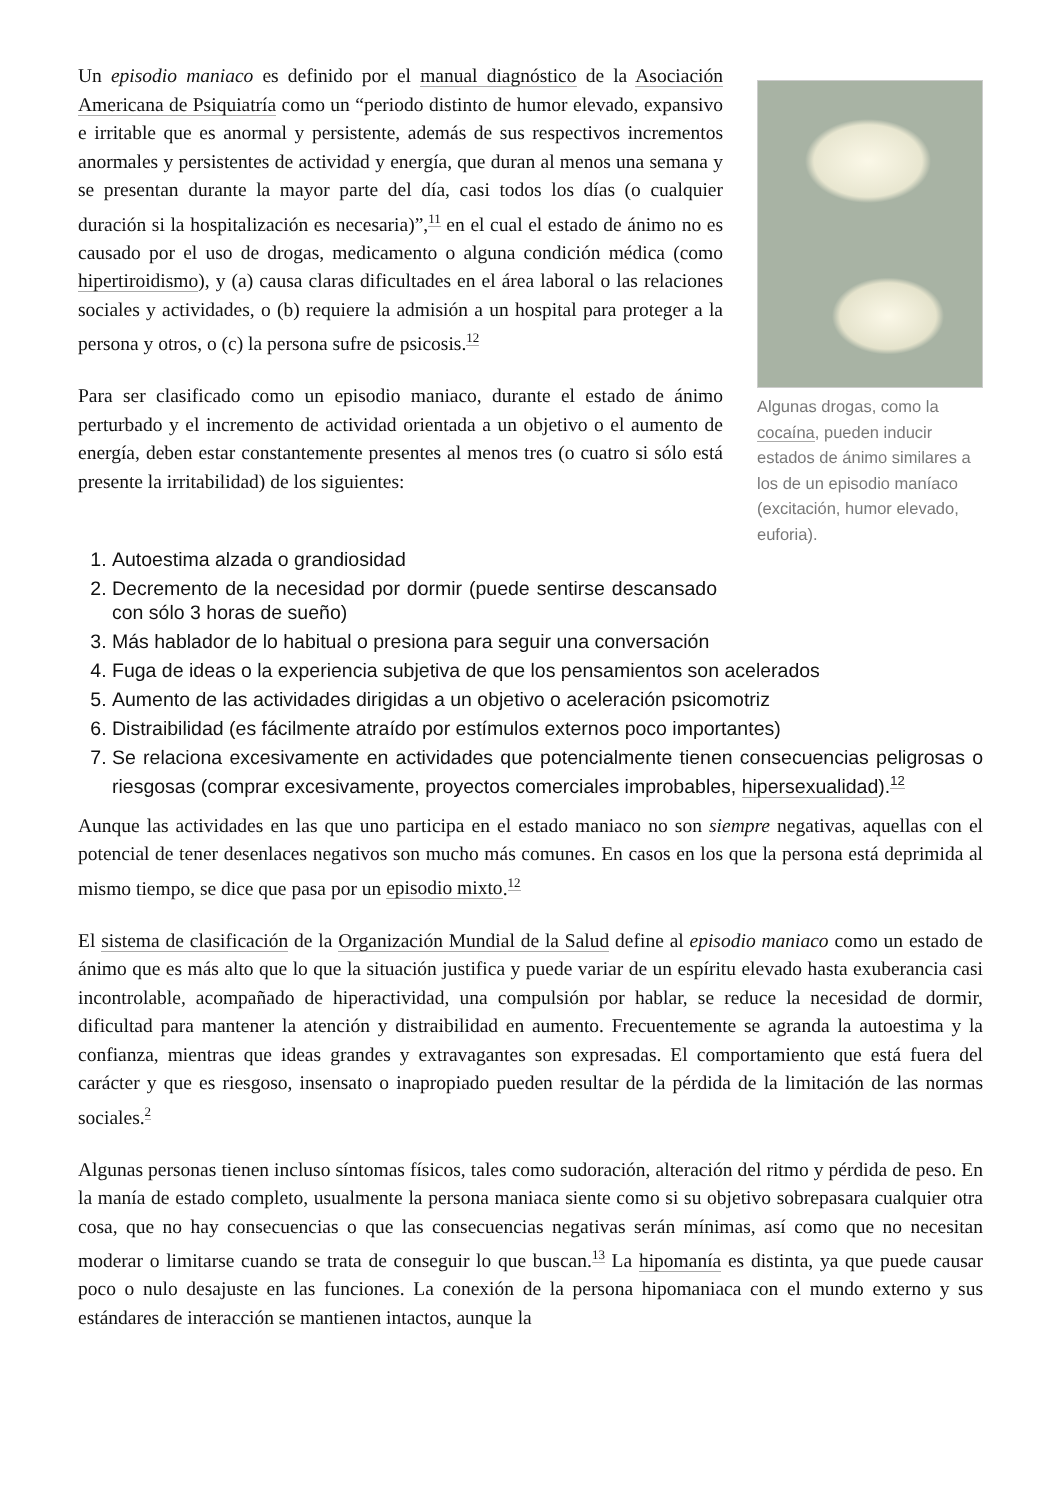Un episodio maniaco es definido por el manual diagnóstico de la Asociación Americana de Psiquiatría como un “periodo distinto de humor elevado, expansivo e irritable que es anormal y persistente, además de sus respectivos incrementos anormales y persistentes de actividad y energía, que duran al menos una semana y se presentan durante la mayor parte del día, casi todos los días (o cualquier duración si la hospitalización es necesaria)”,<sup>11</sup> en el cual el estado de ánimo no es causado por el uso de drogas, medicamento o alguna condición médica (como hipertiroidismo), y (a) causa claras dificultades en el área laboral o las relaciones sociales y actividades, o (b) requiere la admisión a un hospital para proteger a la persona y otros, o (c) la persona sufre de psicosis.<sup>12</sup>
Para ser clasificado como un episodio maniaco, durante el estado de ánimo perturbado y el incremento de actividad orientada a un objetivo o el aumento de energía, deben estar constantemente presentes al menos tres (o cuatro si sólo está presente la irritabilidad) de los siguientes:
Algunas drogas, como la cocaína, pueden inducir estados de ánimo similares a los de un episodio maníaco (excitación, humor elevado, euforia).
1. Autoestima alzada o grandiosidad
2. Decremento de la necesidad por dormir (puede sentirse descansado con sólo 3 horas de sueño)
3. Más hablador de lo habitual o presiona para seguir una conversación
4. Fuga de ideas o la experiencia subjetiva de que los pensamientos son acelerados
5. Aumento de las actividades dirigidas a un objetivo o aceleración psicomotriz
6. Distraibilidad (es fácilmente atraído por estímulos externos poco importantes)
7. Se relaciona excesivamente en actividades que potencialmente tienen consecuencias peligrosas o riesgosas (comprar excesivamente, proyectos comerciales improbables, hipersexualidad).<sup>12</sup>
Aunque las actividades en las que uno participa en el estado maniaco no son siempre negativas, aquellas con el potencial de tener desenlaces negativos son mucho más comunes. En casos en los que la persona está deprimida al mismo tiempo, se dice que pasa por un episodio mixto.<sup>12</sup>
El sistema de clasificación de la Organización Mundial de la Salud define al episodio maniaco como un estado de ánimo que es más alto que lo que la situación justifica y puede variar de un espíritu elevado hasta exuberancia casi incontrolable, acompañado de hiperactividad, una compulsión por hablar, se reduce la necesidad de dormir, dificultad para mantener la atención y distraibilidad en aumento. Frecuentemente se agranda la autoestima y la confianza, mientras que ideas grandes y extravagantes son expresadas. El comportamiento que está fuera del carácter y que es riesgoso, insensato o inapropiado pueden resultar de la pérdida de la limitación de las normas sociales.<sup>2</sup>
Algunas personas tienen incluso síntomas físicos, tales como sudoración, alteración del ritmo y pérdida de peso. En la manía de estado completo, usualmente la persona maniaca siente como si su objetivo sobrepasara cualquier otra cosa, que no hay consecuencias o que las consecuencias negativas serán mínimas, así como que no necesitan moderar o limitarse cuando se trata de conseguir lo que buscan.<sup>13</sup> La hipomanía es distinta, ya que puede causar poco o nulo desajuste en las funciones. La conexión de la persona hipomaniaca con el mundo externo y sus estándares de interacción se mantienen intactos, aunque la